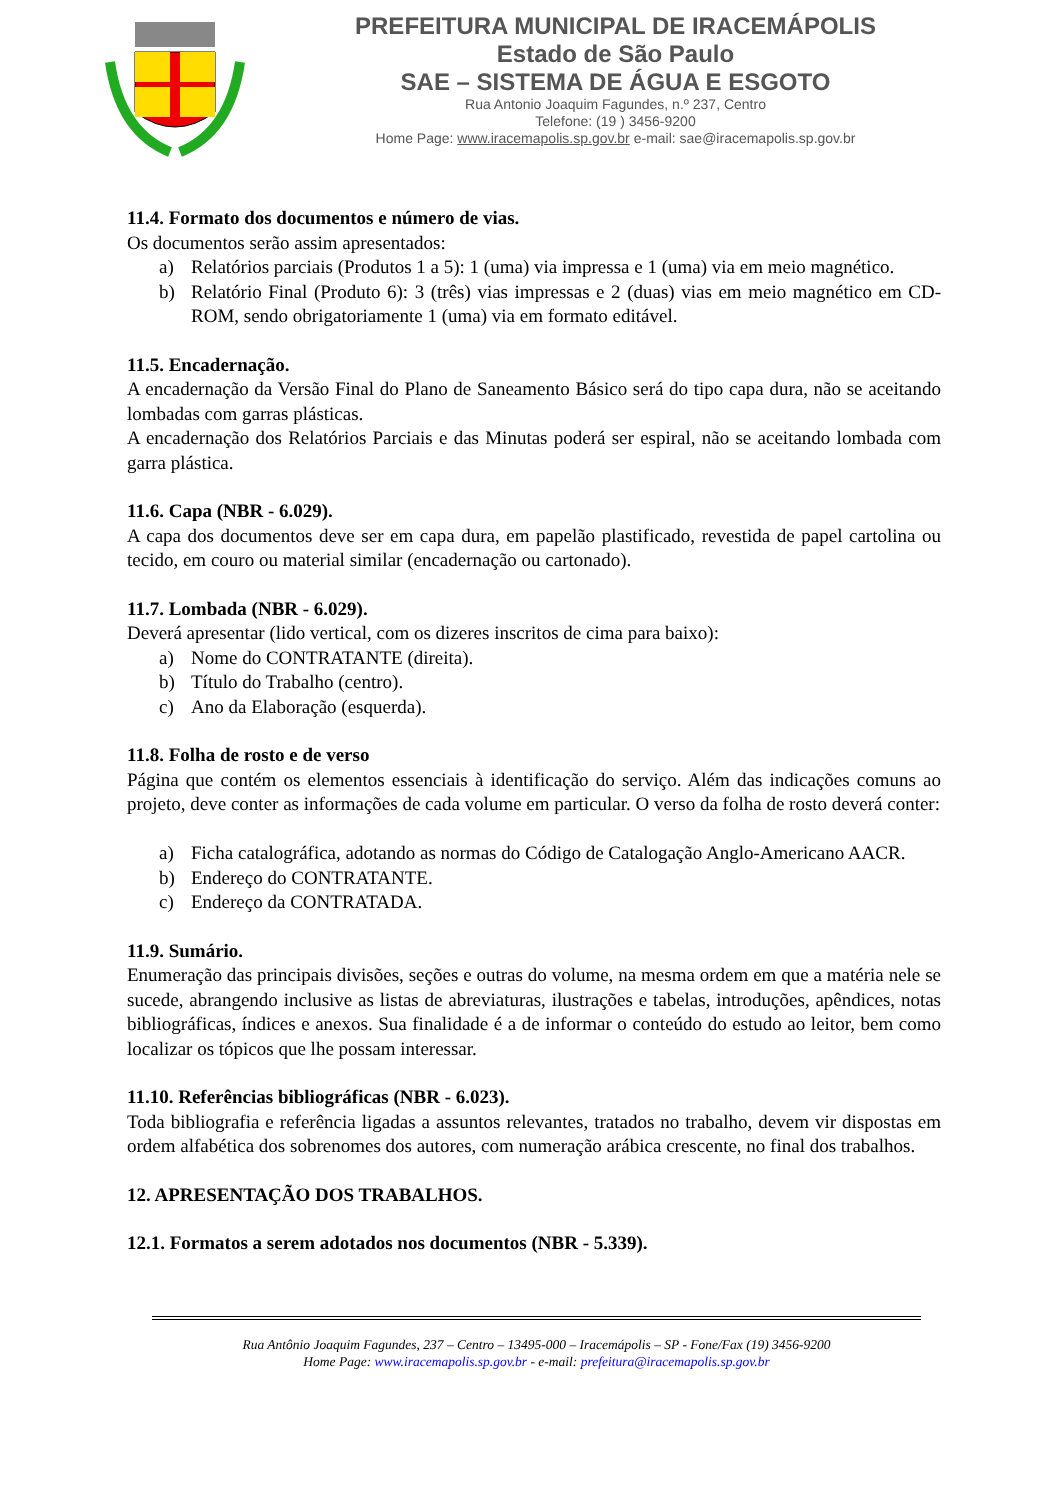PREFEITURA MUNICIPAL DE IRACEMÁPOLIS
Estado de São Paulo
SAE – SISTEMA DE ÁGUA E ESGOTO
Rua Antonio Joaquim Fagundes, n.º 237, Centro
Telefone: (19 ) 3456-9200
Home Page: www.iracemapolis.sp.gov.br e-mail: sae@iracemapolis.sp.gov.br
11.4. Formato dos documentos e número de vias.
Os documentos serão assim apresentados:
a) Relatórios parciais (Produtos 1 a 5): 1 (uma) via impressa e 1 (uma) via em meio magnético.
b) Relatório Final (Produto 6): 3 (três) vias impressas e 2 (duas) vias em meio magnético em CD-ROM, sendo obrigatoriamente 1 (uma) via em formato editável.
11.5. Encadernação.
A encadernação da Versão Final do Plano de Saneamento Básico será do tipo capa dura, não se aceitando lombadas com garras plásticas.
A encadernação dos Relatórios Parciais e das Minutas poderá ser espiral, não se aceitando lombada com garra plástica.
11.6. Capa (NBR - 6.029).
A capa dos documentos deve ser em capa dura, em papelão plastificado, revestida de papel cartolina ou tecido, em couro ou material similar (encadernação ou cartonado).
11.7. Lombada (NBR - 6.029).
Deverá apresentar (lido vertical, com os dizeres inscritos de cima para baixo):
a) Nome do CONTRATANTE (direita).
b) Título do Trabalho (centro).
c) Ano da Elaboração (esquerda).
11.8. Folha de rosto e de verso
Página que contém os elementos essenciais à identificação do serviço. Além das indicações comuns ao projeto, deve conter as informações de cada volume em particular. O verso da folha de rosto deverá conter:
a) Ficha catalográfica, adotando as normas do Código de Catalogação Anglo-Americano AACR.
b) Endereço do CONTRATANTE.
c) Endereço da CONTRATADA.
11.9. Sumário.
Enumeração das principais divisões, seções e outras do volume, na mesma ordem em que a matéria nele se sucede, abrangendo inclusive as listas de abreviaturas, ilustrações e tabelas, introduções, apêndices, notas bibliográficas, índices e anexos. Sua finalidade é a de informar o conteúdo do estudo ao leitor, bem como localizar os tópicos que lhe possam interessar.
11.10. Referências bibliográficas (NBR - 6.023).
Toda bibliografia e referência ligadas a assuntos relevantes, tratados no trabalho, devem vir dispostas em ordem alfabética dos sobrenomes dos autores, com numeração arábica crescente, no final dos trabalhos.
12. APRESENTAÇÃO DOS TRABALHOS.
12.1. Formatos a serem adotados nos documentos (NBR - 5.339).
Rua Antônio Joaquim Fagundes, 237 – Centro – 13495-000 – Iracemápolis – SP - Fone/Fax (19) 3456-9200
Home Page: www.iracemapolis.sp.gov.br - e-mail: prefeitura@iracemapolis.sp.gov.br